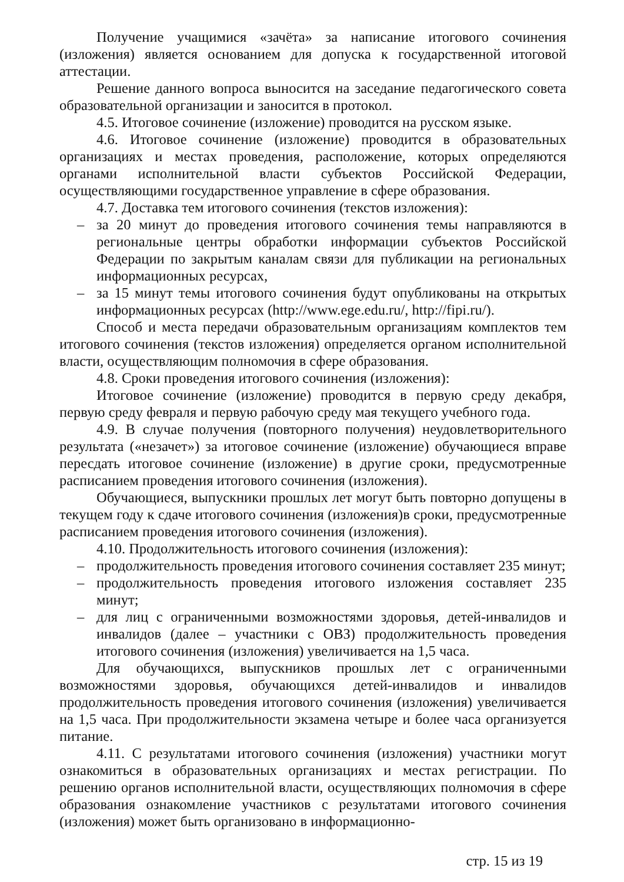Получение учащимися «зачёта» за написание итогового сочинения (изложения) является основанием для допуска к государственной итоговой аттестации.
Решение данного вопроса выносится на заседание педагогического совета образовательной организации и заносится в протокол.
4.5. Итоговое сочинение (изложение) проводится на русском языке.
4.6. Итоговое сочинение (изложение) проводится в образовательных организациях и местах проведения, расположение, которых определяются органами исполнительной власти субъектов Российской Федерации, осуществляющими государственное управление в сфере образования.
4.7. Доставка тем итогового сочинения (текстов изложения):
– за 20 минут до проведения итогового сочинения темы направляются в региональные центры обработки информации субъектов Российской Федерации по закрытым каналам связи для публикации на региональных информационных ресурсах,
– за 15 минут темы итогового сочинения будут опубликованы на открытых информационных ресурсах (http://www.ege.edu.ru/, http://fipi.ru/).
Способ и места передачи образовательным организациям комплектов тем итогового сочинения (текстов изложения) определяется органом исполнительной власти, осуществляющим полномочия в сфере образования.
4.8. Сроки проведения итогового сочинения (изложения):
Итоговое сочинение (изложение) проводится в первую среду декабря, первую среду февраля и первую рабочую среду мая текущего учебного года.
4.9. В случае получения (повторного получения) неудовлетворительного результата («незачет») за итоговое сочинение (изложение) обучающиеся вправе пересдать итоговое сочинение (изложение) в другие сроки, предусмотренные расписанием проведения итогового сочинения (изложения).
Обучающиеся, выпускники прошлых лет могут быть повторно допущены в текущем году к сдаче итогового сочинения (изложения)в сроки, предусмотренные расписанием проведения итогового сочинения (изложения).
4.10. Продолжительность итогового сочинения (изложения):
– продолжительность проведения итогового сочинения составляет 235 минут;
– продолжительность проведения итогового изложения составляет 235 минут;
– для лиц с ограниченными возможностями здоровья, детей-инвалидов и инвалидов (далее – участники с ОВЗ) продолжительность проведения итогового сочинения (изложения) увеличивается на 1,5 часа.
Для обучающихся, выпускников прошлых лет с ограниченными возможностями здоровья, обучающихся детей-инвалидов и инвалидов продолжительность проведения итогового сочинения (изложения) увеличивается на 1,5 часа. При продолжительности экзамена четыре и более часа организуется питание.
4.11. С результатами итогового сочинения (изложения) участники могут ознакомиться в образовательных организациях и местах регистрации. По решению органов исполнительной власти, осуществляющих полномочия в сфере образования ознакомление участников с результатами итогового сочинения (изложения) может быть организовано в информационно-
стр. 15 из 19